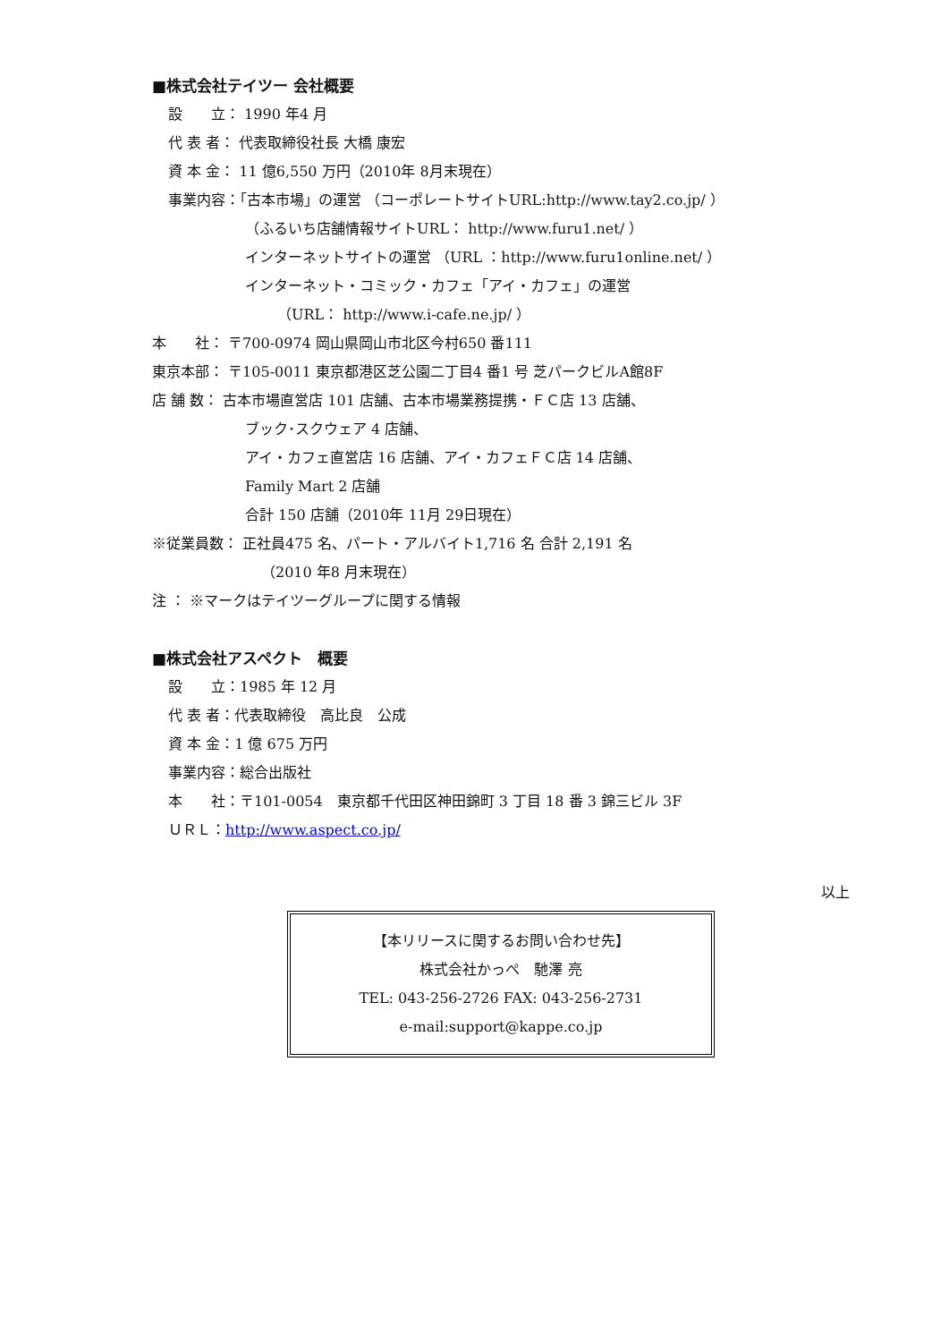■株式会社テイツー 会社概要
設　　立： 1990 年4 月
代 表 者： 代表取締役社長 大橋 康宏
資 本 金： 11 億6,550 万円（2010年 8月末現在）
事業内容：「古本市場」の運営 （コーポレートサイトURL:http://www.tay2.co.jp/ ）
（ふるいち店舗情報サイトURL： http://www.furu1.net/ ）
インターネットサイトの運営 （URL ：http://www.furu1online.net/ ）
インターネット・コミック・カフェ「アイ・カフェ」の運営
（URL： http://www.i-cafe.ne.jp/ ）
本　　社： 〒700-0974 岡山県岡山市北区今村650 番111
東京本部： 〒105-0011 東京都港区芝公園二丁目4 番1 号 芝パークビルA館8F
店 舗 数： 古本市場直営店 101 店舗、古本市場業務提携・ＦＣ店 13 店舗、
ブック･スクウェア 4 店舗、
アイ・カフェ直営店 16 店舗、アイ・カフェＦＣ店 14 店舗、
Family Mart 2 店舗
合計 150 店舗（2010年 11月 29日現在）
※従業員数： 正社員475 名、パート・アルバイト1,716 名 合計 2,191 名
（2010 年8 月末現在）
注 ： ※マークはテイツーグループに関する情報
■株式会社アスペクト　概要
設　　立：1985 年 12 月
代 表 者：代表取締役　高比良　公成
資 本 金：1 億 675 万円
事業内容：総合出版社
本　　社：〒101-0054　東京都千代田区神田錦町 3 丁目 18 番 3 錦三ビル 3F
ＵＲＬ：http://www.aspect.co.jp/
以上
【本リリースに関するお問い合わせ先】
株式会社かっぺ　馳澤 亮
TEL: 043-256-2726 FAX: 043-256-2731
e-mail:support@kappe.co.jp